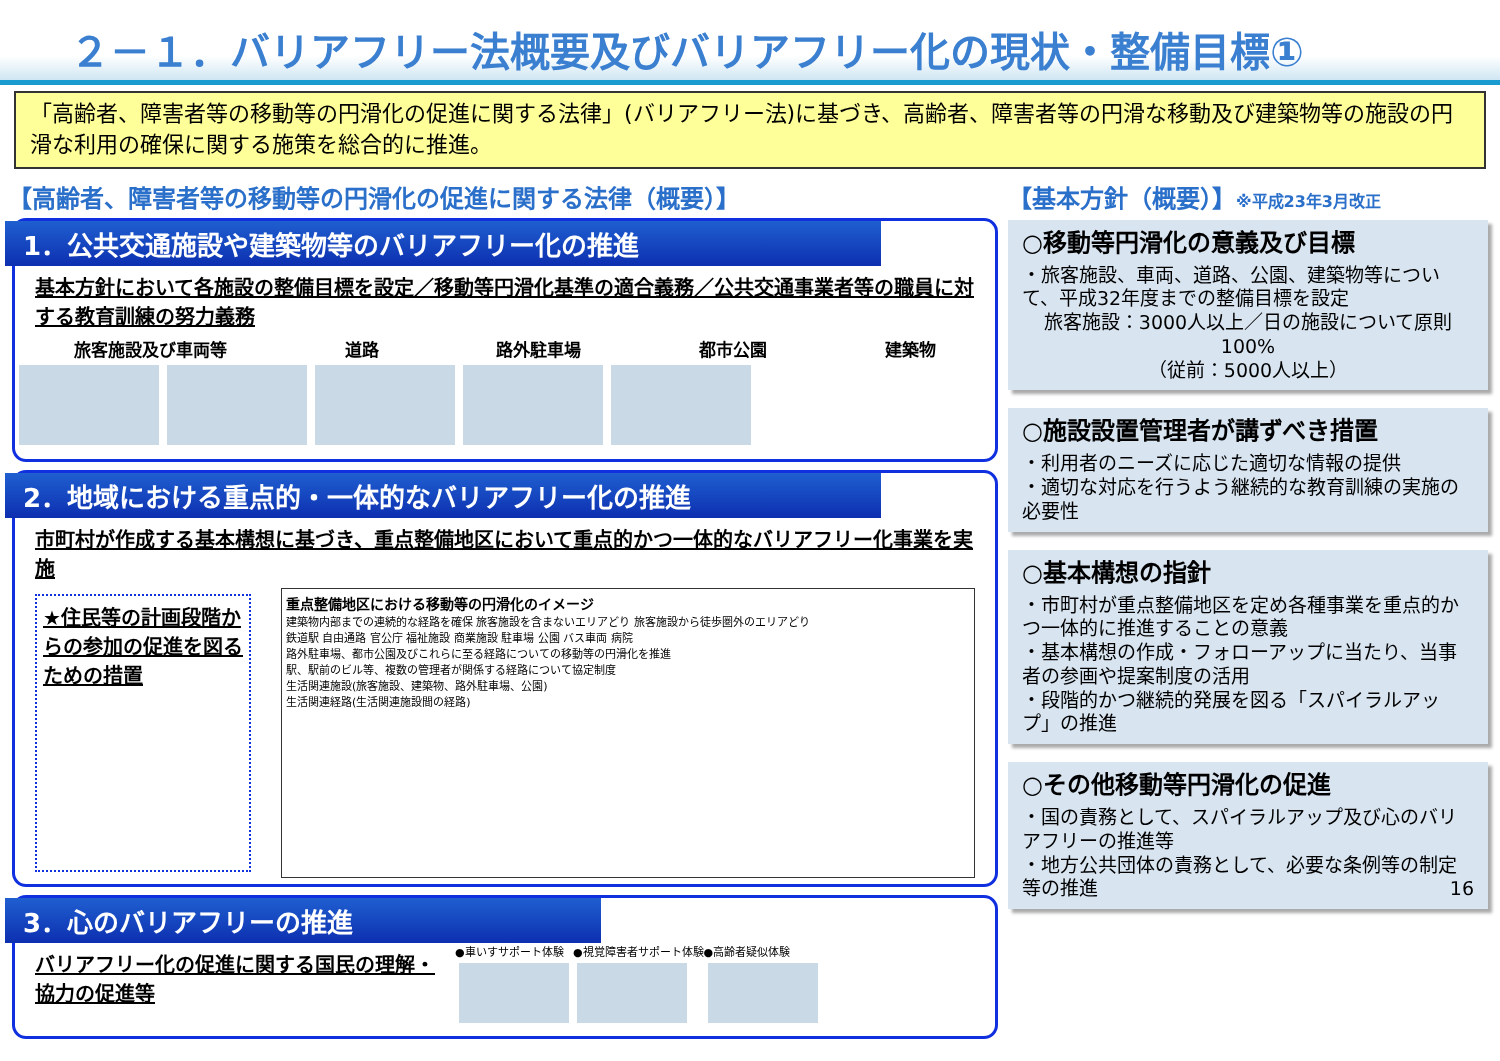２－１．バリアフリー法概要及びバリアフリー化の現状・整備目標①
「高齢者、障害者等の移動等の円滑化の促進に関する法律」(バリアフリー法)に基づき、高齢者、障害者等の円滑な移動及び建築物等の施設の円滑な利用の確保に関する施策を総合的に推進。
【高齢者、障害者等の移動等の円滑化の促進に関する法律（概要）】
1．公共交通施設や建築物等のバリアフリー化の推進
基本方針において各施設の整備目標を設定／移動等円滑化基準の適合義務／公共交通事業者等の職員に対する教育訓練の努力義務
旅客施設及び車両等 道路 路外駐車場 都市公園 建築物
2．地域における重点的・一体的なバリアフリー化の推進
市町村が作成する基本構想に基づき、重点整備地区において重点的かつ一体的なバリアフリー化事業を実施
★住民等の計画段階からの参加の促進を図るための措置
重点整備地区における移動等の円滑化のイメージ
建築物内部までの連続的な経路を確保 旅客施設を含まないエリアどり 旅客施設から徒歩圏外のエリアどり
鉄道駅 自由通路 官公庁 福祉施設 商業施設 駐車場 公園 バス車両 病院
路外駐車場、都市公園及びこれらに至る経路についての移動等の円滑化を推進
駅、駅前のビル等、複数の管理者が関係する経路について協定制度
生活関連施設(旅客施設、建築物、路外駐車場、公園)
生活関連経路(生活関連施設間の経路)
3．心のバリアフリーの推進
バリアフリー化の促進に関する国民の理解・協力の促進等
●車いすサポート体験
●視覚障害者サポート体験
●高齢者疑似体験
【基本方針（概要）】※平成23年3月改正
○移動等円滑化の意義及び目標
・旅客施設、車両、道路、公園、建築物等について、平成32年度までの整備目標を設定
旅客施設：3000人以上／日の施設について原則100%
（従前：5000人以上）
○施設設置管理者が講ずべき措置
・利用者のニーズに応じた適切な情報の提供
・適切な対応を行うよう継続的な教育訓練の実施の必要性
○基本構想の指針
・市町村が重点整備地区を定め各種事業を重点的かつ一体的に推進することの意義
・基本構想の作成・フォローアップに当たり、当事者の参画や提案制度の活用
・段階的かつ継続的発展を図る「スパイラルアップ」の推進
○その他移動等円滑化の促進
・国の責務として、スパイラルアップ及び心のバリアフリーの推進等
・地方公共団体の責務として、必要な条例等の制定等の推進 16